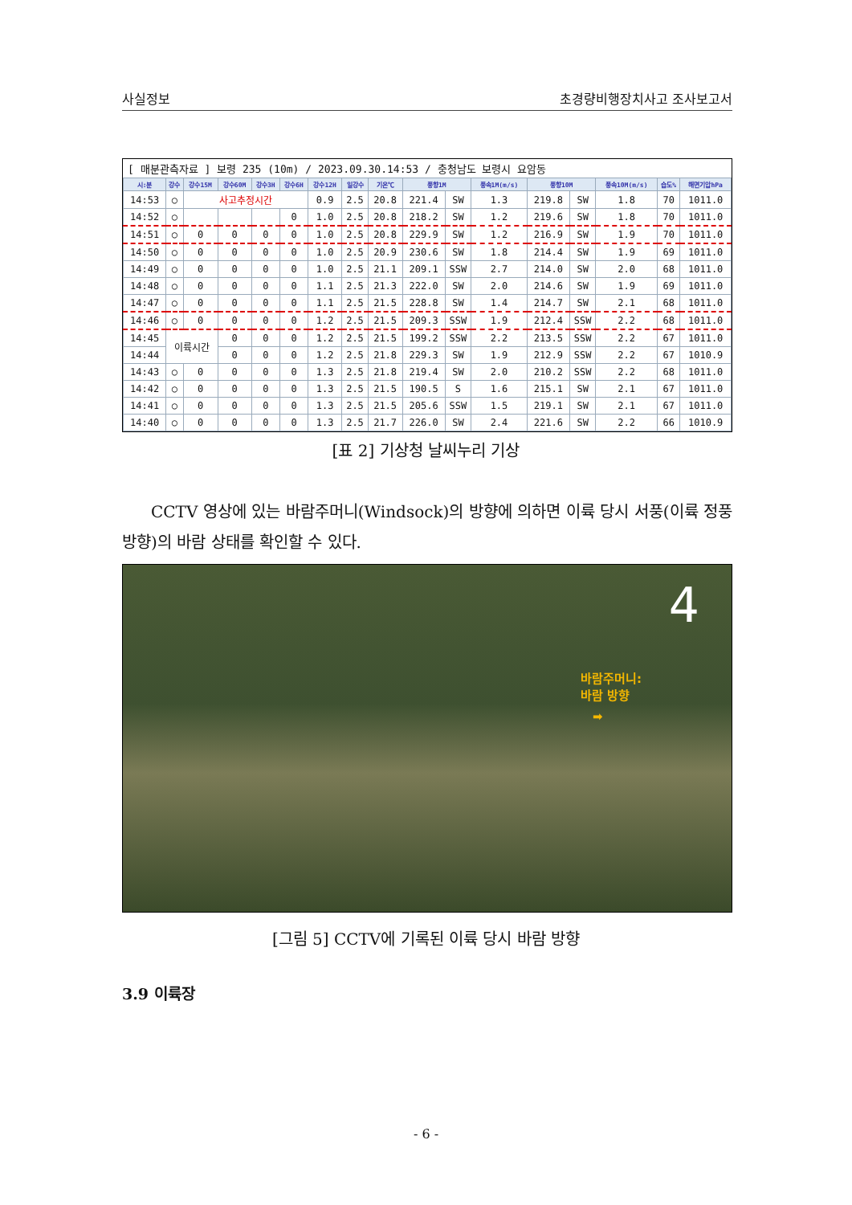사실정보 초경량비행장치사고 조사보고서
[ 매분관측자료 ] 보령 235 (10m) / 2023.09.30.14:53 / 충청남도 보령시 요암동
| 시:분 | 강수 | 강수15M | 강수60M | 강수3H | 강수6H | 강수12H | 일강수 | 기온℃ | 풍향1M | | 풍속1M(m/s) | 풍향10M | | 풍속10M(m/s) | 습도% | 해면기압hPa |
| --- | --- | --- | --- | --- | --- | --- | --- | --- | --- | --- | --- | --- | --- | --- | --- | --- |
| 14:53 | ○ | 사고추정시간 | | | | 0.9 | 2.5 | 20.8 | 221.4 | SW | 1.3 | 219.8 | SW | 1.8 | 70 | 1011.0 |
| 14:52 | ○ | | | | 0 | 1.0 | 2.5 | 20.8 | 218.2 | SW | 1.2 | 219.6 | SW | 1.8 | 70 | 1011.0 |
| 14:51 | ○ | 0 | 0 | 0 | 0 | 1.0 | 2.5 | 20.8 | 229.9 | SW | 1.2 | 216.9 | SW | 1.9 | 70 | 1011.0 |
| 14:50 | ○ | 0 | 0 | 0 | 0 | 1.0 | 2.5 | 20.9 | 230.6 | SW | 1.8 | 214.4 | SW | 1.9 | 69 | 1011.0 |
| 14:49 | ○ | 0 | 0 | 0 | 0 | 1.0 | 2.5 | 21.1 | 209.1 | SSW | 2.7 | 214.0 | SW | 2.0 | 68 | 1011.0 |
| 14:48 | ○ | 0 | 0 | 0 | 0 | 1.1 | 2.5 | 21.3 | 222.0 | SW | 2.0 | 214.6 | SW | 1.9 | 69 | 1011.0 |
| 14:47 | ○ | 0 | 0 | 0 | 0 | 1.1 | 2.5 | 21.5 | 228.8 | SW | 1.4 | 214.7 | SW | 2.1 | 68 | 1011.0 |
| 14:46 | ○ | 0 | 0 | 0 | 0 | 1.2 | 2.5 | 21.5 | 209.3 | SSW | 1.9 | 212.4 | SSW | 2.2 | 68 | 1011.0 |
| 14:45 | 이륙시간 | | 0 | 0 | 0 | 1.2 | 2.5 | 21.5 | 199.2 | SSW | 2.2 | 213.5 | SSW | 2.2 | 67 | 1011.0 |
| 14:44 | | | 0 | 0 | 0 | 1.2 | 2.5 | 21.8 | 229.3 | SW | 1.9 | 212.9 | SSW | 2.2 | 67 | 1010.9 |
| 14:43 | ○ | 0 | 0 | 0 | 0 | 1.3 | 2.5 | 21.8 | 219.4 | SW | 2.0 | 210.2 | SSW | 2.2 | 68 | 1011.0 |
| 14:42 | ○ | 0 | 0 | 0 | 0 | 1.3 | 2.5 | 21.5 | 190.5 | S | 1.6 | 215.1 | SW | 2.1 | 67 | 1011.0 |
| 14:41 | ○ | 0 | 0 | 0 | 0 | 1.3 | 2.5 | 21.5 | 205.6 | SSW | 1.5 | 219.1 | SW | 2.1 | 67 | 1011.0 |
| 14:40 | ○ | 0 | 0 | 0 | 0 | 1.3 | 2.5 | 21.7 | 226.0 | SW | 2.4 | 221.6 | SW | 2.2 | 66 | 1010.9 |
[표 2] 기상청 날씨누리 기상
CCTV 영상에 있는 바람주머니(Windsock)의 방향에 의하면 이륙 당시 서풍(이륙 정풍 방향)의 바람 상태를 확인할 수 있다.
4
바람주머니:
바람 방향
➡
[그림 5] CCTV에 기록된 이륙 당시 바람 방향
3.9 이륙장
- 6 -